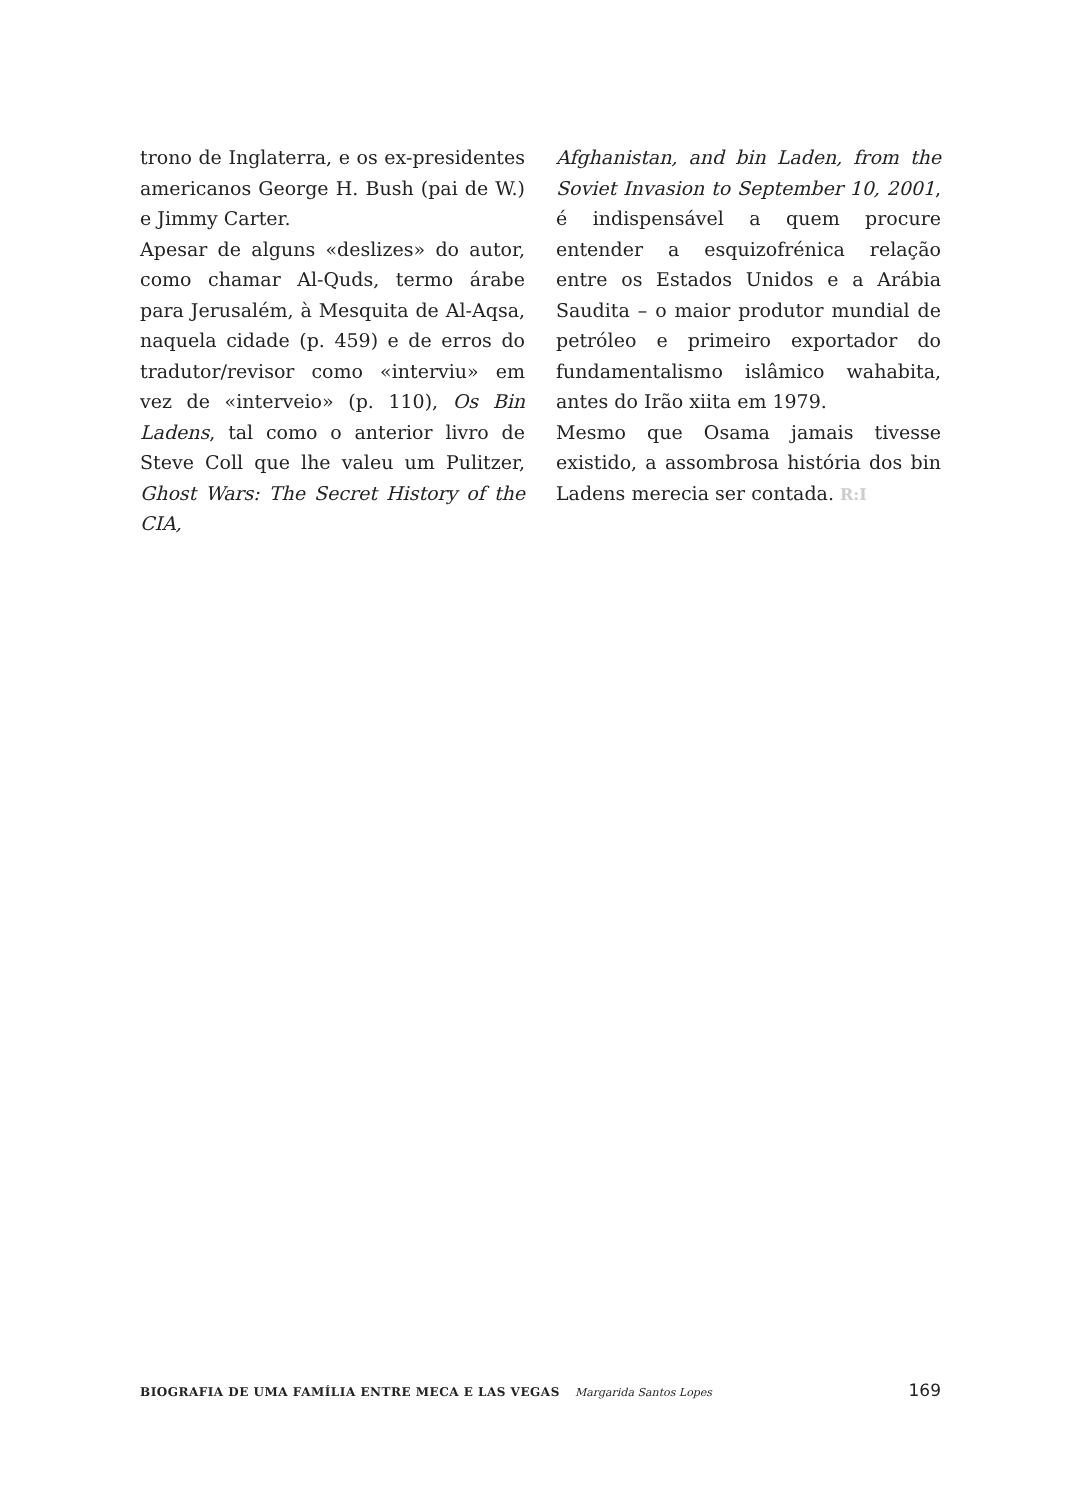trono de Inglaterra, e os ex-presidentes americanos George H. Bush (pai de W.) e Jimmy Carter.
Apesar de alguns «deslizes» do autor, como chamar Al-Quds, termo árabe para Jerusalém, à Mesquita de Al-Aqsa, naquela cidade (p. 459) e de erros do tradutor/revisor como «interviu» em vez de «interveio» (p. 110), Os Bin Ladens, tal como o anterior livro de Steve Coll que lhe valeu um Pulitzer, Ghost Wars: The Secret History of the CIA,
Afghanistan, and bin Laden, from the Soviet Invasion to September 10, 2001, é indispensável a quem procure entender a esquizofrénica relação entre os Estados Unidos e a Arábia Saudita – o maior produtor mundial de petróleo e primeiro exportador do fundamentalismo islâmico wahabita, antes do Irão xiita em 1979.
Mesmo que Osama jamais tivesse existido, a assombrosa história dos bin Ladens merecia ser contada. R:I
BIOGRAFIA DE UMA FAMÍLIA ENTRE MECA E LAS VEGAS Margarida Santos Lopes
169